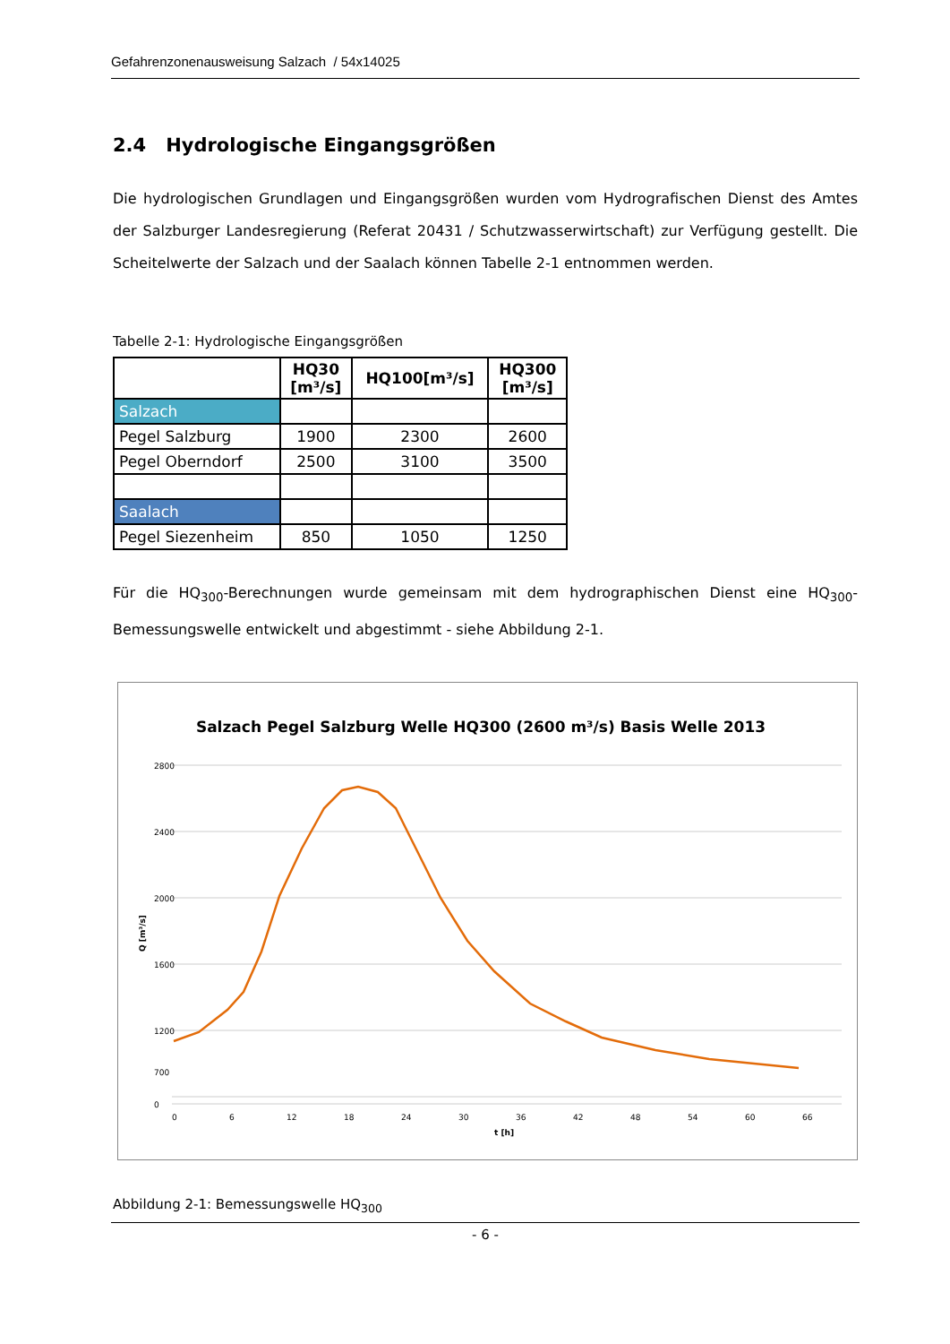Gefahrenzonenausweisung Salzach / 54x14025
2.4 Hydrologische Eingangsgrößen
Die hydrologischen Grundlagen und Eingangsgrößen wurden vom Hydrografischen Dienst des Amtes der Salzburger Landesregierung (Referat 20431 / Schutzwasserwirtschaft) zur Verfügung gestellt. Die Scheitelwerte der Salzach und der Saalach können Tabelle 2-1 entnommen werden.
Tabelle 2-1: Hydrologische Eingangsgrößen
| | HQ30 [m³/s] | HQ100[m³/s] | HQ300 [m³/s] |
| --- | --- | --- | --- |
| Salzach | | | |
| Pegel Salzburg | 1900 | 2300 | 2600 |
| Pegel Oberndorf | 2500 | 3100 | 3500 |
| Saalach | | | |
| Pegel Siezenheim | 850 | 1050 | 1250 |
Für die HQ<sub>300</sub>-Berechnungen wurde gemeinsam mit dem hydrographischen Dienst eine HQ<sub>300</sub>-Bemessungswelle entwickelt und abgestimmt - siehe Abbildung 2-1.
Salzach Pegel Salzburg Welle HQ300 (2600 m³/s) Basis Welle 2013
2800
2400
2000
1600
1200
700
0
0
6
12
18
24
30
36
42
48
54
60
66
t [h]
Q [m³/s]
Abbildung 2-1: Bemessungswelle HQ<sub>300</sub>
- 6 -